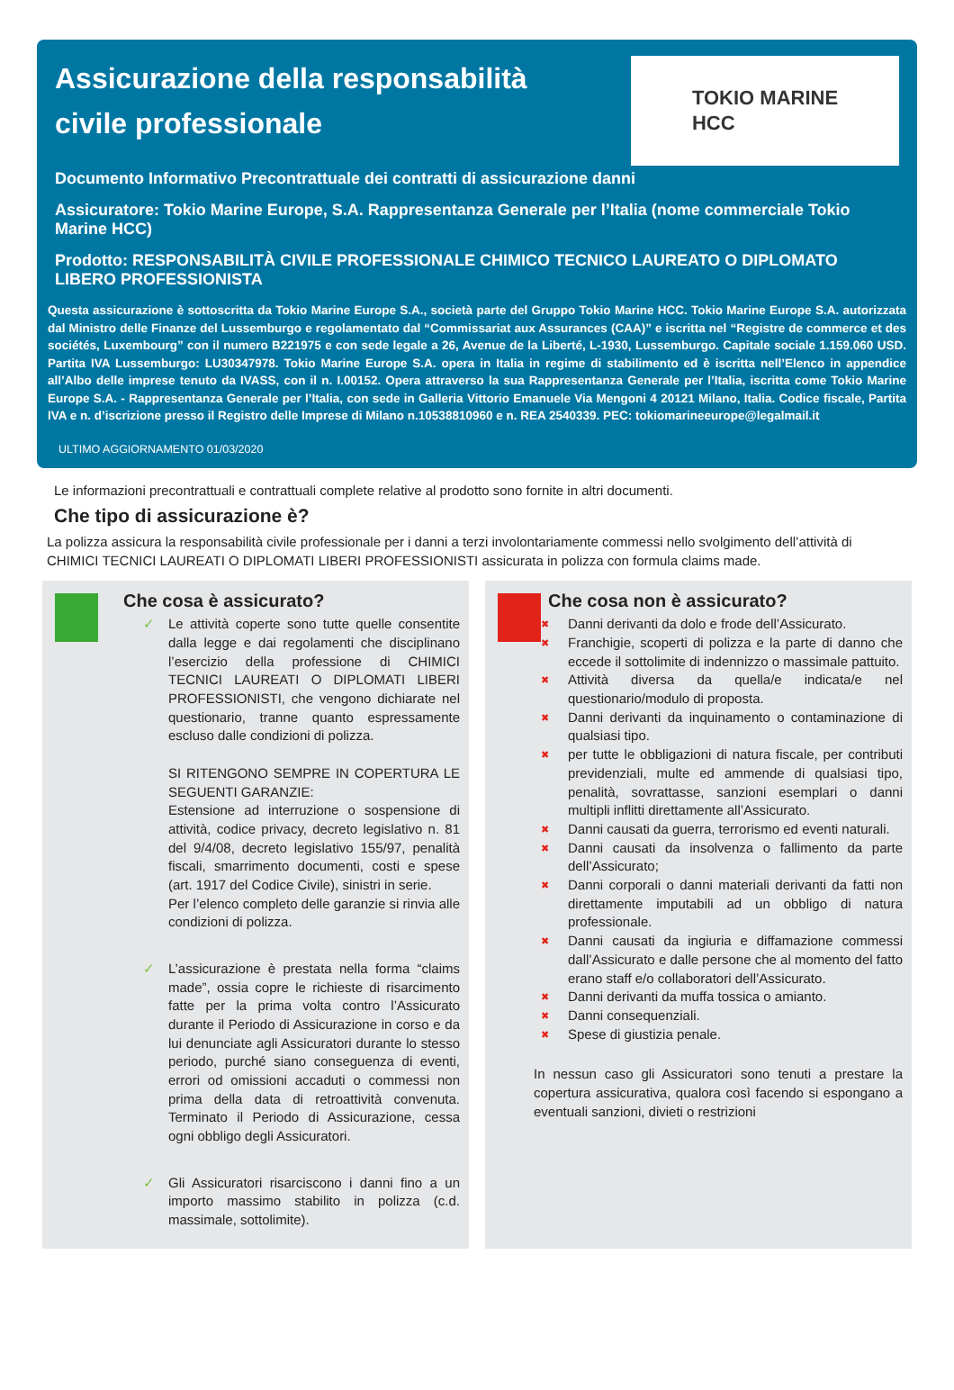Assicurazione della responsabilità civile professionale
TOKIO MARINE
HCC
Documento Informativo Precontrattuale dei contratti di assicurazione danni
Assicuratore: Tokio Marine Europe, S.A. Rappresentanza Generale per l’Italia (nome commerciale Tokio Marine HCC)
Prodotto: RESPONSABILITÀ CIVILE PROFESSIONALE CHIMICO TECNICO LAUREATO O DIPLOMATO LIBERO PROFESSIONISTA
Questa assicurazione è sottoscritta da Tokio Marine Europe S.A., società parte del Gruppo Tokio Marine HCC. Tokio Marine Europe S.A. autorizzata dal Ministro delle Finanze del Lussemburgo e regolamentato dal “Commissariat aux Assurances (CAA)” e iscritta nel “Registre de commerce et des sociétés, Luxembourg” con il numero B221975 e con sede legale a 26, Avenue de la Liberté, L-1930, Lussemburgo. Capitale sociale 1.159.060 USD. Partita IVA Lussemburgo: LU30347978. Tokio Marine Europe S.A. opera in Italia in regime di stabilimento ed è iscritta nell’Elenco in appendice all’Albo delle imprese tenuto da IVASS, con il n. I.00152. Opera attraverso la sua Rappresentanza Generale per l’Italia, iscritta come Tokio Marine Europe S.A. - Rappresentanza Generale per l’Italia, con sede in Galleria Vittorio Emanuele Via Mengoni 4 20121 Milano, Italia. Codice fiscale, Partita IVA e n. d’iscrizione presso il Registro delle Imprese di Milano n.10538810960 e n. REA 2540339. PEC: tokiomarineeurope@legalmail.it
ULTIMO AGGIORNAMENTO 01/03/2020
Le informazioni precontrattuali e contrattuali complete relative al prodotto sono fornite in altri documenti.
Che tipo di assicurazione è?
La polizza assicura la responsabilità civile professionale per i danni a terzi involontariamente commessi nello svolgimento dell’attività di CHIMICI TECNICI LAUREATI O DIPLOMATI LIBERI PROFESSIONISTI assicurata in polizza con formula claims made.
Che cosa è assicurato?
✓ Le attività coperte sono tutte quelle consentite dalla legge e dai regolamenti che disciplinano l’esercizio della professione di CHIMICI TECNICI LAUREATI O DIPLOMATI LIBERI PROFESSIONISTI, che vengono dichiarate nel questionario, tranne quanto espressamente escluso dalle condizioni di polizza.
SI RITENGONO SEMPRE IN COPERTURA LE SEGUENTI GARANZIE:
Estensione ad interruzione o sospensione di attività, codice privacy, decreto legislativo n. 81 del 9/4/08, decreto legislativo 155/97, penalità fiscali, smarrimento documenti, costi e spese (art. 1917 del Codice Civile), sinistri in serie.
Per l’elenco completo delle garanzie si rinvia alle condizioni di polizza.
✓ L’assicurazione è prestata nella forma “claims made”, ossia copre le richieste di risarcimento fatte per la prima volta contro l’Assicurato durante il Periodo di Assicurazione in corso e da lui denunciate agli Assicuratori durante lo stesso periodo, purché siano conseguenza di eventi, errori od omissioni accaduti o commessi non prima della data di retroattività convenuta. Terminato il Periodo di Assicurazione, cessa ogni obbligo degli Assicuratori.
✓ Gli Assicuratori risarciscono i danni fino a un importo massimo stabilito in polizza (c.d. massimale, sottolimite).
Che cosa non è assicurato?
✖ Danni derivanti da dolo e frode dell’Assicurato.
✖ Franchigie, scoperti di polizza e la parte di danno che eccede il sottolimite di indennizzo o massimale pattuito.
✖ Attività diversa da quella/e indicata/e nel questionario/modulo di proposta.
✖ Danni derivanti da inquinamento o contaminazione di qualsiasi tipo.
✖ per tutte le obbligazioni di natura fiscale, per contributi previdenziali, multe ed ammende di qualsiasi tipo, penalità, sovrattasse, sanzioni esemplari o danni multipli inflitti direttamente all’Assicurato.
✖ Danni causati da guerra, terrorismo ed eventi naturali.
✖ Danni causati da insolvenza o fallimento da parte dell’Assicurato;
✖ Danni corporali o danni materiali derivanti da fatti non direttamente imputabili ad un obbligo di natura professionale.
✖ Danni causati da ingiuria e diffamazione commessi dall’Assicurato e dalle persone che al momento del fatto erano staff e/o collaboratori dell’Assicurato.
✖ Danni derivanti da muffa tossica o amianto.
✖ Danni consequenziali.
✖ Spese di giustizia penale.
In nessun caso gli Assicuratori sono tenuti a prestare la copertura assicurativa, qualora così facendo si espongano a eventuali sanzioni, divieti o restrizioni